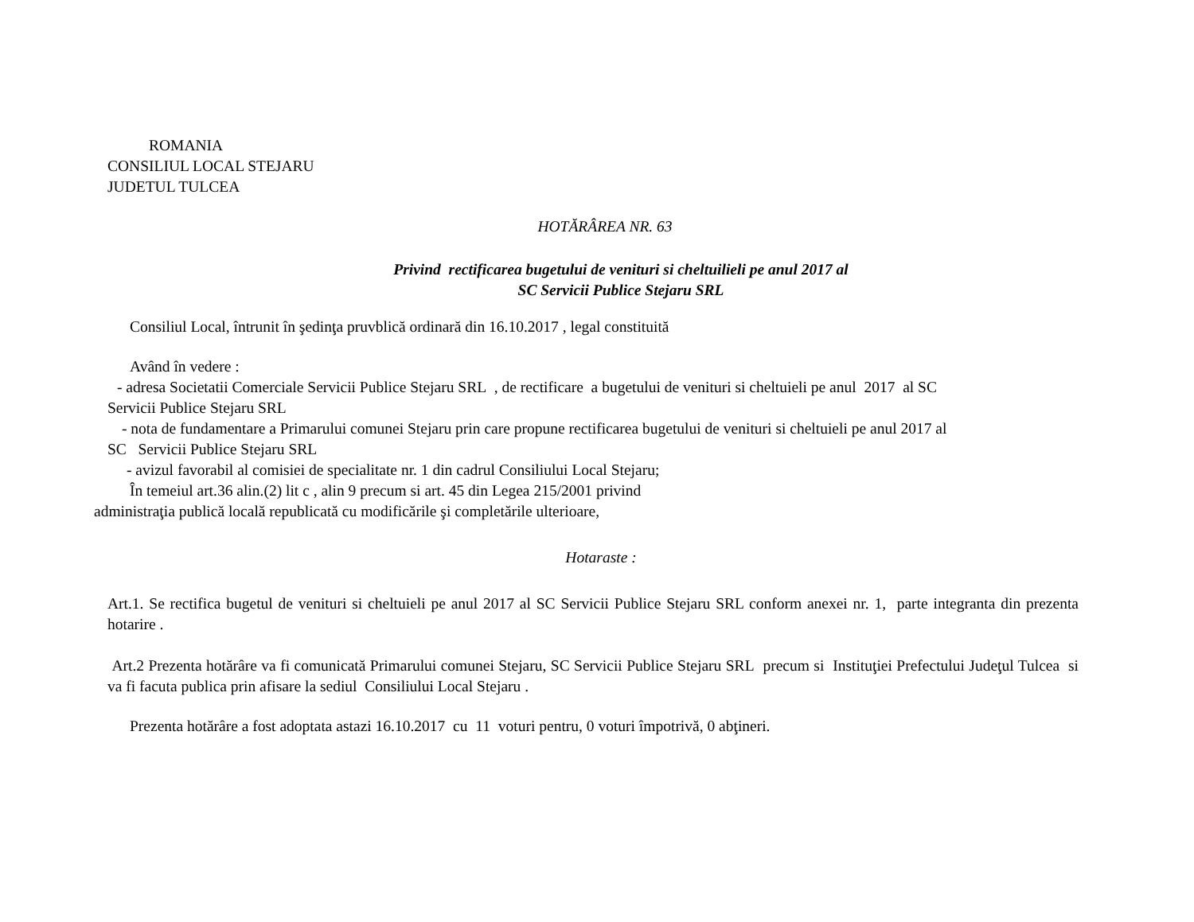ROMANIA
CONSILIUL LOCAL STEJARU
JUDETUL TULCEA
HOTĂRÂREA NR. 63
Privind rectificarea bugetului de venituri si cheltuilieli pe anul 2017 al
SC Servicii Publice Stejaru SRL
Consiliul Local, întrunit în şedinţa pruvblică ordinară din 16.10.2017 , legal constituită
Având în vedere :
- adresa Societatii Comerciale Servicii Publice Stejaru SRL , de rectificare a bugetului de venituri si cheltuieli pe anul 2017 al SC
Servicii Publice Stejaru SRL
- nota de fundamentare a Primarului comunei Stejaru prin care propune rectificarea bugetului de venituri si cheltuieli pe anul 2017 al
SC Servicii Publice Stejaru SRL
- avizul favorabil al comisiei de specialitate nr. 1 din cadrul Consiliului Local Stejaru;
În temeiul art.36 alin.(2) lit c , alin 9 precum si art. 45 din Legea 215/2001 privind
administraţia publică locală republicată cu modificările şi completările ulterioare,
Hotaraste :
Art.1. Se rectifica bugetul de venituri si cheltuieli pe anul 2017 al SC Servicii Publice Stejaru SRL conform anexei nr. 1, parte integranta din prezenta hotarire .
Art.2 Prezenta hotărâre va fi comunicată Primarului comunei Stejaru, SC Servicii Publice Stejaru SRL precum si Instituţiei Prefectului Judeţul Tulcea si va fi facuta publica prin afisare la sediul Consiliului Local Stejaru .
Prezenta hotărâre a fost adoptata astazi 16.10.2017 cu 11 voturi pentru, 0 voturi împotrivă, 0 abţineri.